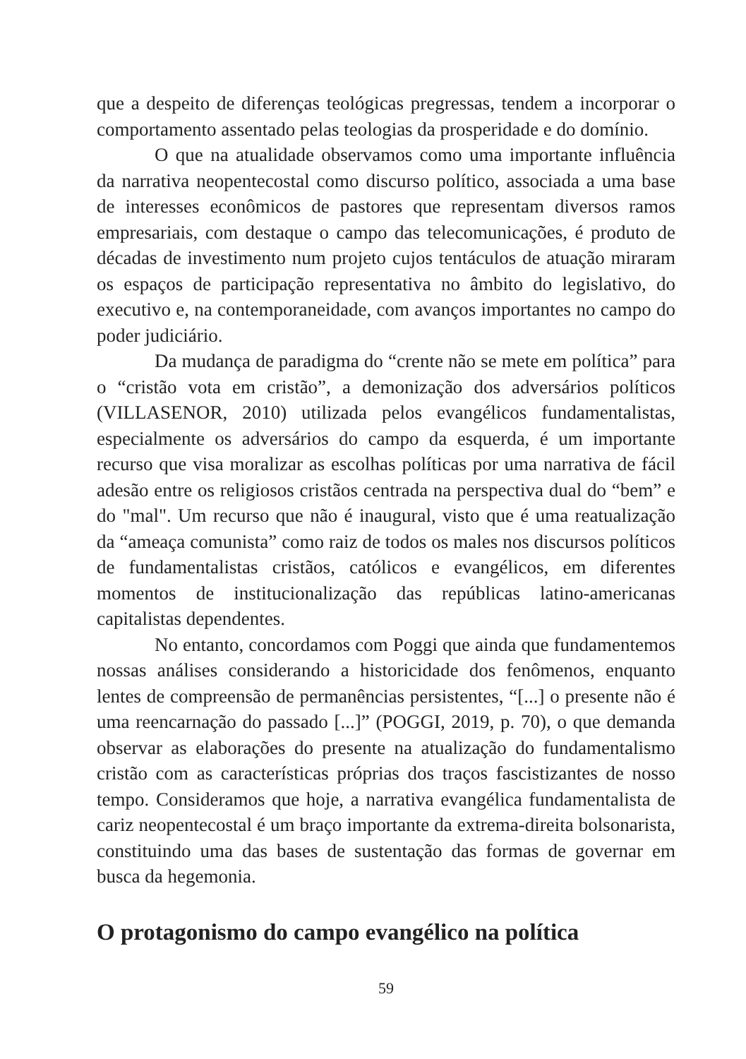que a despeito de diferenças teológicas pregressas, tendem a incorporar o comportamento assentado pelas teologias da prosperidade e do domínio.
O que na atualidade observamos como uma importante influência da narrativa neopentecostal como discurso político, associada a uma base de interesses econômicos de pastores que representam diversos ramos empresariais, com destaque o campo das telecomunicações, é produto de décadas de investimento num projeto cujos tentáculos de atuação miraram os espaços de participação representativa no âmbito do legislativo, do executivo e, na contemporaneidade, com avanços importantes no campo do poder judiciário.
Da mudança de paradigma do “crente não se mete em política” para o “cristão vota em cristão”, a demonização dos adversários políticos (VILLASENOR, 2010) utilizada pelos evangélicos fundamentalistas, especialmente os adversários do campo da esquerda, é um importante recurso que visa moralizar as escolhas políticas por uma narrativa de fácil adesão entre os religiosos cristãos centrada na perspectiva dual do “bem” e do "mal". Um recurso que não é inaugural, visto que é uma reatualização da “ameaça comunista” como raiz de todos os males nos discursos políticos de fundamentalistas cristãos, católicos e evangélicos, em diferentes momentos de institucionalização das repúblicas latino-americanas capitalistas dependentes.
No entanto, concordamos com Poggi que ainda que fundamentemos nossas análises considerando a historicidade dos fenômenos, enquanto lentes de compreensão de permanências persistentes, “[...] o presente não é uma reencarnação do passado [...]” (POGGI, 2019, p. 70), o que demanda observar as elaborações do presente na atualização do fundamentalismo cristão com as características próprias dos traços fascistizantes de nosso tempo. Consideramos que hoje, a narrativa evangélica fundamentalista de cariz neopentecostal é um braço importante da extrema-direita bolsonarista, constituindo uma das bases de sustentação das formas de governar em busca da hegemonia.
O protagonismo do campo evangélico na política
59